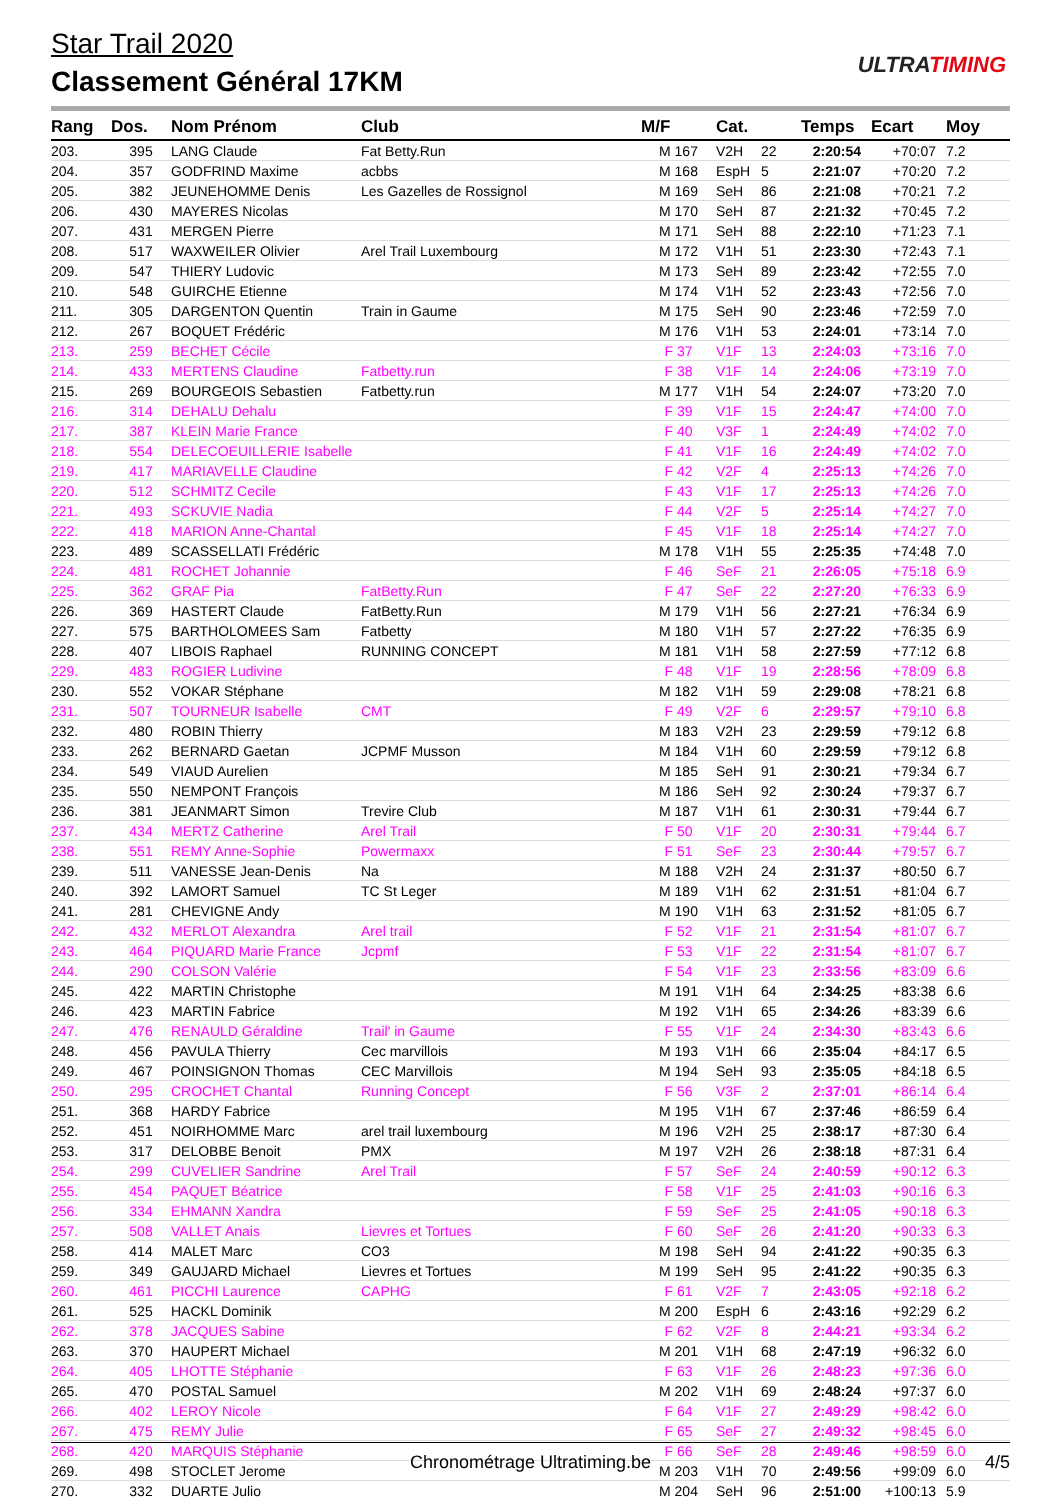Star Trail 2020
Classement Général 17KM
ULTRATIMING
| Rang | Dos. | Nom Prénom | Club | M/F | Cat. | | Temps | Ecart | Moy |
| --- | --- | --- | --- | --- | --- | --- | --- | --- | --- |
| 203. | 395 | LANG Claude | Fat Betty.Run | M 167 | V2H | 22 | 2:20:54 | +70:07 | 7.2 |
| 204. | 357 | GODFRIND Maxime | acbbs | M 168 | EspH | 5 | 2:21:07 | +70:20 | 7.2 |
| 205. | 382 | JEUNEHOMME Denis | Les Gazelles de Rossignol | M 169 | SeH | 86 | 2:21:08 | +70:21 | 7.2 |
| 206. | 430 | MAYERES Nicolas | | M 170 | SeH | 87 | 2:21:32 | +70:45 | 7.2 |
| 207. | 431 | MERGEN Pierre | | M 171 | SeH | 88 | 2:22:10 | +71:23 | 7.1 |
| 208. | 517 | WAXWEILER Olivier | Arel Trail Luxembourg | M 172 | V1H | 51 | 2:23:30 | +72:43 | 7.1 |
| 209. | 547 | THIERY Ludovic | | M 173 | SeH | 89 | 2:23:42 | +72:55 | 7.0 |
| 210. | 548 | GUIRCHE Etienne | | M 174 | V1H | 52 | 2:23:43 | +72:56 | 7.0 |
| 211. | 305 | DARGENTON Quentin | Train in Gaume | M 175 | SeH | 90 | 2:23:46 | +72:59 | 7.0 |
| 212. | 267 | BOQUET Frédéric | | M 176 | V1H | 53 | 2:24:01 | +73:14 | 7.0 |
| 213. | 259 | BECHET Cécile | | F 37 | V1F | 13 | 2:24:03 | +73:16 | 7.0 |
| 214. | 433 | MERTENS Claudine | Fatbetty.run | F 38 | V1F | 14 | 2:24:06 | +73:19 | 7.0 |
| 215. | 269 | BOURGEOIS Sebastien | Fatbetty.run | M 177 | V1H | 54 | 2:24:07 | +73:20 | 7.0 |
| 216. | 314 | DEHALU Dehalu | | F 39 | V1F | 15 | 2:24:47 | +74:00 | 7.0 |
| 217. | 387 | KLEIN Marie France | | F 40 | V3F | 1 | 2:24:49 | +74:02 | 7.0 |
| 218. | 554 | DELECOEUILLERIE Isabelle | | F 41 | V1F | 16 | 2:24:49 | +74:02 | 7.0 |
| 219. | 417 | MARIAVELLE Claudine | | F 42 | V2F | 4 | 2:25:13 | +74:26 | 7.0 |
| 220. | 512 | SCHMITZ Cecile | | F 43 | V1F | 17 | 2:25:13 | +74:26 | 7.0 |
| 221. | 493 | SCKUVIE Nadia | | F 44 | V2F | 5 | 2:25:14 | +74:27 | 7.0 |
| 222. | 418 | MARION Anne-Chantal | | F 45 | V1F | 18 | 2:25:14 | +74:27 | 7.0 |
| 223. | 489 | SCASSELLATI Frédéric | | M 178 | V1H | 55 | 2:25:35 | +74:48 | 7.0 |
| 224. | 481 | ROCHET Johannie | | F 46 | SeF | 21 | 2:26:05 | +75:18 | 6.9 |
| 225. | 362 | GRAF Pia | FatBetty.Run | F 47 | SeF | 22 | 2:27:20 | +76:33 | 6.9 |
| 226. | 369 | HASTERT Claude | FatBetty.Run | M 179 | V1H | 56 | 2:27:21 | +76:34 | 6.9 |
| 227. | 575 | BARTHOLOMEES Sam | Fatbetty | M 180 | V1H | 57 | 2:27:22 | +76:35 | 6.9 |
| 228. | 407 | LIBOIS Raphael | RUNNING CONCEPT | M 181 | V1H | 58 | 2:27:59 | +77:12 | 6.8 |
| 229. | 483 | ROGIER Ludivine | | F 48 | V1F | 19 | 2:28:56 | +78:09 | 6.8 |
| 230. | 552 | VOKAR Stéphane | | M 182 | V1H | 59 | 2:29:08 | +78:21 | 6.8 |
| 231. | 507 | TOURNEUR Isabelle | CMT | F 49 | V2F | 6 | 2:29:57 | +79:10 | 6.8 |
| 232. | 480 | ROBIN Thierry | | M 183 | V2H | 23 | 2:29:59 | +79:12 | 6.8 |
| 233. | 262 | BERNARD Gaetan | JCPMF Musson | M 184 | V1H | 60 | 2:29:59 | +79:12 | 6.8 |
| 234. | 549 | VIAUD Aurelien | | M 185 | SeH | 91 | 2:30:21 | +79:34 | 6.7 |
| 235. | 550 | NEMPONT François | | M 186 | SeH | 92 | 2:30:24 | +79:37 | 6.7 |
| 236. | 381 | JEANMART Simon | Trevire Club | M 187 | V1H | 61 | 2:30:31 | +79:44 | 6.7 |
| 237. | 434 | MERTZ Catherine | Arel Trail | F 50 | V1F | 20 | 2:30:31 | +79:44 | 6.7 |
| 238. | 551 | REMY Anne-Sophie | Powermaxx | F 51 | SeF | 23 | 2:30:44 | +79:57 | 6.7 |
| 239. | 511 | VANESSE Jean-Denis | Na | M 188 | V2H | 24 | 2:31:37 | +80:50 | 6.7 |
| 240. | 392 | LAMORT Samuel | TC St Leger | M 189 | V1H | 62 | 2:31:51 | +81:04 | 6.7 |
| 241. | 281 | CHEVIGNE Andy | | M 190 | V1H | 63 | 2:31:52 | +81:05 | 6.7 |
| 242. | 432 | MERLOT Alexandra | Arel trail | F 52 | V1F | 21 | 2:31:54 | +81:07 | 6.7 |
| 243. | 464 | PIQUARD Marie France | Jcpmf | F 53 | V1F | 22 | 2:31:54 | +81:07 | 6.7 |
| 244. | 290 | COLSON Valérie | | F 54 | V1F | 23 | 2:33:56 | +83:09 | 6.6 |
| 245. | 422 | MARTIN Christophe | | M 191 | V1H | 64 | 2:34:25 | +83:38 | 6.6 |
| 246. | 423 | MARTIN Fabrice | | M 192 | V1H | 65 | 2:34:26 | +83:39 | 6.6 |
| 247. | 476 | RENAULD Géraldine | Trail' in Gaume | F 55 | V1F | 24 | 2:34:30 | +83:43 | 6.6 |
| 248. | 456 | PAVULA Thierry | Cec marvillois | M 193 | V1H | 66 | 2:35:04 | +84:17 | 6.5 |
| 249. | 467 | POINSIGNON Thomas | CEC Marvillois | M 194 | SeH | 93 | 2:35:05 | +84:18 | 6.5 |
| 250. | 295 | CROCHET Chantal | Running Concept | F 56 | V3F | 2 | 2:37:01 | +86:14 | 6.4 |
| 251. | 368 | HARDY Fabrice | | M 195 | V1H | 67 | 2:37:46 | +86:59 | 6.4 |
| 252. | 451 | NOIRHOMME Marc | arel trail luxembourg | M 196 | V2H | 25 | 2:38:17 | +87:30 | 6.4 |
| 253. | 317 | DELOBBE Benoit | PMX | M 197 | V2H | 26 | 2:38:18 | +87:31 | 6.4 |
| 254. | 299 | CUVELIER Sandrine | Arel Trail | F 57 | SeF | 24 | 2:40:59 | +90:12 | 6.3 |
| 255. | 454 | PAQUET Béatrice | | F 58 | V1F | 25 | 2:41:03 | +90:16 | 6.3 |
| 256. | 334 | EHMANN Xandra | | F 59 | SeF | 25 | 2:41:05 | +90:18 | 6.3 |
| 257. | 508 | VALLET Anais | Lievres et Tortues | F 60 | SeF | 26 | 2:41:20 | +90:33 | 6.3 |
| 258. | 414 | MALET Marc | CO3 | M 198 | SeH | 94 | 2:41:22 | +90:35 | 6.3 |
| 259. | 349 | GAUJARD Michael | Lievres et Tortues | M 199 | SeH | 95 | 2:41:22 | +90:35 | 6.3 |
| 260. | 461 | PICCHI Laurence | CAPHG | F 61 | V2F | 7 | 2:43:05 | +92:18 | 6.2 |
| 261. | 525 | HACKL Dominik | | M 200 | EspH | 6 | 2:43:16 | +92:29 | 6.2 |
| 262. | 378 | JACQUES Sabine | | F 62 | V2F | 8 | 2:44:21 | +93:34 | 6.2 |
| 263. | 370 | HAUPERT Michael | | M 201 | V1H | 68 | 2:47:19 | +96:32 | 6.0 |
| 264. | 405 | LHOTTE Stéphanie | | F 63 | V1F | 26 | 2:48:23 | +97:36 | 6.0 |
| 265. | 470 | POSTAL Samuel | | M 202 | V1H | 69 | 2:48:24 | +97:37 | 6.0 |
| 266. | 402 | LEROY Nicole | | F 64 | V1F | 27 | 2:49:29 | +98:42 | 6.0 |
| 267. | 475 | REMY Julie | | F 65 | SeF | 27 | 2:49:32 | +98:45 | 6.0 |
| 268. | 420 | MARQUIS Stéphanie | | F 66 | SeF | 28 | 2:49:46 | +98:59 | 6.0 |
| 269. | 498 | STOCLET Jerome | | M 203 | V1H | 70 | 2:49:56 | +99:09 | 6.0 |
| 270. | 332 | DUARTE Julio | | M 204 | SeH | 96 | 2:51:00 | +100:13 | 5.9 |
Chronométrage Ultratiming.be 4/5